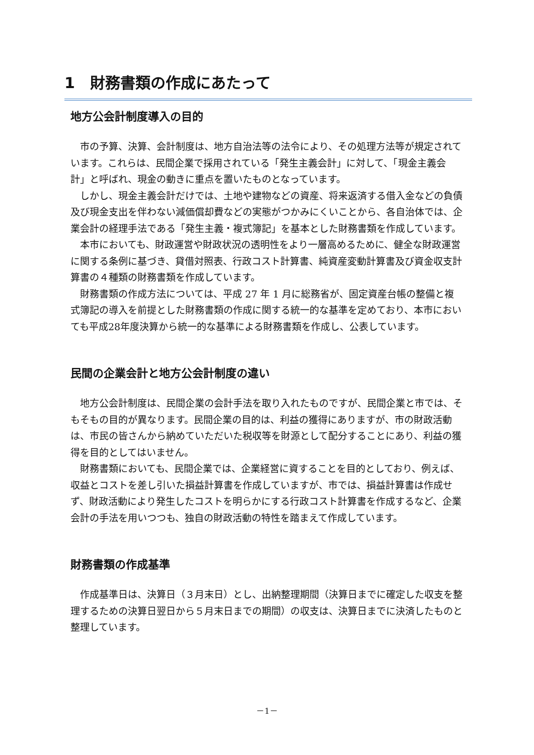1　財務書類の作成にあたって
地方公会計制度導入の目的
市の予算、決算、会計制度は、地方自治法等の法令により、その処理方法等が規定されています。これらは、民間企業で採用されている「発生主義会計」に対して、「現金主義会計」と呼ばれ、現金の動きに重点を置いたものとなっています。
しかし、現金主義会計だけでは、土地や建物などの資産、将来返済する借入金などの負債及び現金支出を伴わない減価償却費などの実態がつかみにくいことから、各自治体では、企業会計の経理手法である「発生主義・複式簿記」を基本とした財務書類を作成しています。
本市においても、財政運営や財政状況の透明性をより一層高めるために、健全な財政運営に関する条例に基づき、貸借対照表、行政コスト計算書、純資産変動計算書及び資金収支計算書の４種類の財務書類を作成しています。
財務書類の作成方法については、平成 27 年 1 月に総務省が、固定資産台帳の整備と複式簿記の導入を前提とした財務書類の作成に関する統一的な基準を定めており、本市においても平成28年度決算から統一的な基準による財務書類を作成し、公表しています。
民間の企業会計と地方公会計制度の違い
地方公会計制度は、民間企業の会計手法を取り入れたものですが、民間企業と市では、そもそもの目的が異なります。民間企業の目的は、利益の獲得にありますが、市の財政活動は、市民の皆さんから納めていただいた税収等を財源として配分することにあり、利益の獲得を目的としてはいません。
財務書類においても、民間企業では、企業経営に資することを目的としており、例えば、収益とコストを差し引いた損益計算書を作成していますが、市では、損益計算書は作成せず、財政活動により発生したコストを明らかにする行政コスト計算書を作成するなど、企業会計の手法を用いつつも、独自の財政活動の特性を踏まえて作成しています。
財務書類の作成基準
作成基準日は、決算日（３月末日）とし、出納整理期間（決算日までに確定した収支を整理するための決算日翌日から５月末日までの期間）の収支は、決算日までに決済したものと整理しています。
－1－